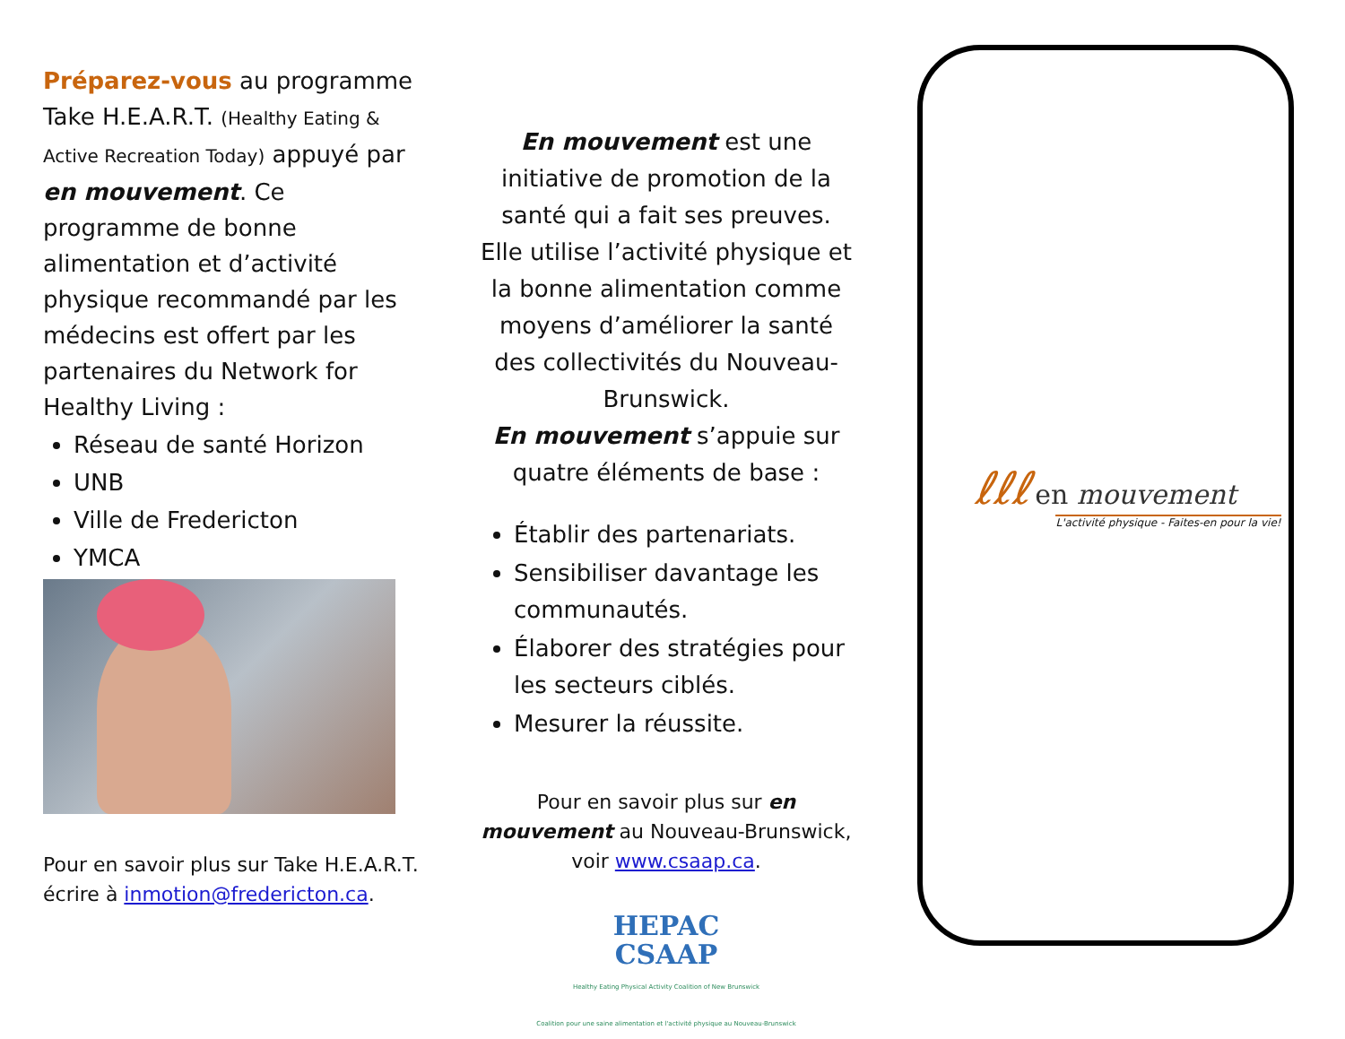Préparez-vous au programme Take H.E.A.R.T. (Healthy Eating & Active Recreation Today) appuyé par en mouvement. Ce programme de bonne alimentation et d’activité physique recommandé par les médecins est offert par les partenaires du Network for Healthy Living :
Réseau de santé Horizon
UNB
Ville de Fredericton
YMCA
Pour en savoir plus sur Take H.E.A.R.T. écrire à inmotion@fredericton.ca.
En mouvement est une initiative de promotion de la santé qui a fait ses preuves. Elle utilise l’activité physique et la bonne alimentation comme moyens d’améliorer la santé des collectivités du Nouveau-Brunswick.
En mouvement s’appuie sur quatre éléments de base :
Établir des partenariats.
Sensibiliser davantage les communautés.
Élaborer des stratégies pour les secteurs ciblés.
Mesurer la réussite.
Pour en savoir plus sur en mouvement au Nouveau-Brunswick, voir www.csaap.ca.
HEPAC
CSAAP
Healthy Eating Physical Activity Coalition of New Brunswick
Coalition pour une saine alimentation et l'activité physique au Nouveau-Brunswick
ℓℓℓ en mouvement
L'activité physique - Faites-en pour la vie!